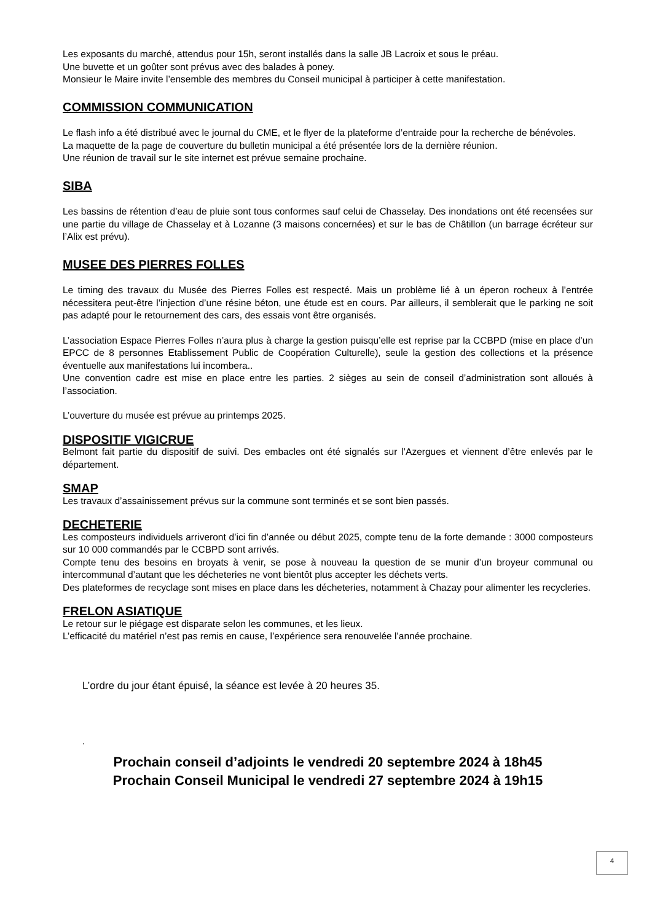Les exposants du marché, attendus pour 15h, seront installés dans la salle JB Lacroix et sous le préau.
Une buvette et un goûter sont prévus avec des balades à poney.
Monsieur le Maire invite l’ensemble des membres du Conseil municipal à participer à cette manifestation.
COMMISSION COMMUNICATION
Le flash info a été distribué avec le journal du CME, et le flyer de la plateforme d’entraide pour la recherche de bénévoles.
La maquette de la page de couverture du bulletin municipal a été présentée lors de la dernière réunion.
Une réunion de travail sur le site internet est prévue semaine prochaine.
SIBA
Les bassins de rétention d’eau de pluie sont tous conformes sauf celui de Chasselay. Des inondations ont été recensées sur une partie du village de Chasselay et à Lozanne (3 maisons concernées) et sur le bas de Châtillon (un barrage écréteur sur l’Alix est prévu).
MUSEE DES PIERRES FOLLES
Le timing des travaux du Musée des Pierres Folles est respecté. Mais un problème lié à un éperon rocheux à l’entrée nécessitera peut-être l’injection d’une résine béton, une étude est en cours. Par ailleurs, il semblerait que le parking ne soit pas adapté pour le retournement des cars, des essais vont être organisés.
L’association Espace Pierres Folles n’aura plus à charge la gestion puisqu’elle est reprise par la CCBPD (mise en place d’un EPCC de 8 personnes Etablissement Public de Coopération Culturelle), seule la gestion des collections et la présence éventuelle aux manifestations lui incombera..
Une convention cadre est mise en place entre les parties. 2 sièges au sein de conseil d’administration sont alloués à l’association.
L’ouverture du musée est prévue au printemps 2025.
DISPOSITIF VIGICRUE
Belmont fait partie du dispositif de suivi. Des embacles ont été signalés sur l’Azergues et viennent d’être enlevés par le département.
SMAP
Les travaux d’assainissement prévus sur la commune sont terminés et se sont bien passés.
DECHETERIE
Les composteurs individuels arriveront d’ici fin d’année ou début 2025, compte tenu de la forte demande : 3000 composteurs sur 10 000 commandés par le CCBPD sont arrivés.
Compte tenu des besoins en broyats à venir, se pose à nouveau la question de se munir d’un broyeur communal ou intercommunal d’autant que les décheteries ne vont bientôt plus accepter les déchets verts.
Des plateformes de recyclage sont mises en place dans les décheteries, notamment à Chazay pour alimenter les recycleries.
FRELON ASIATIQUE
Le retour sur le piégage est disparate selon les communes, et les lieux.
L’efficacité du matériel n’est pas remis en cause, l’expérience sera renouvelée l’année prochaine.
L’ordre du jour étant épuisé, la séance est levée à 20 heures 35.
.
Prochain conseil d’adjoints le vendredi 20 septembre 2024 à 18h45
Prochain Conseil Municipal le vendredi 27 septembre 2024 à 19h15
4